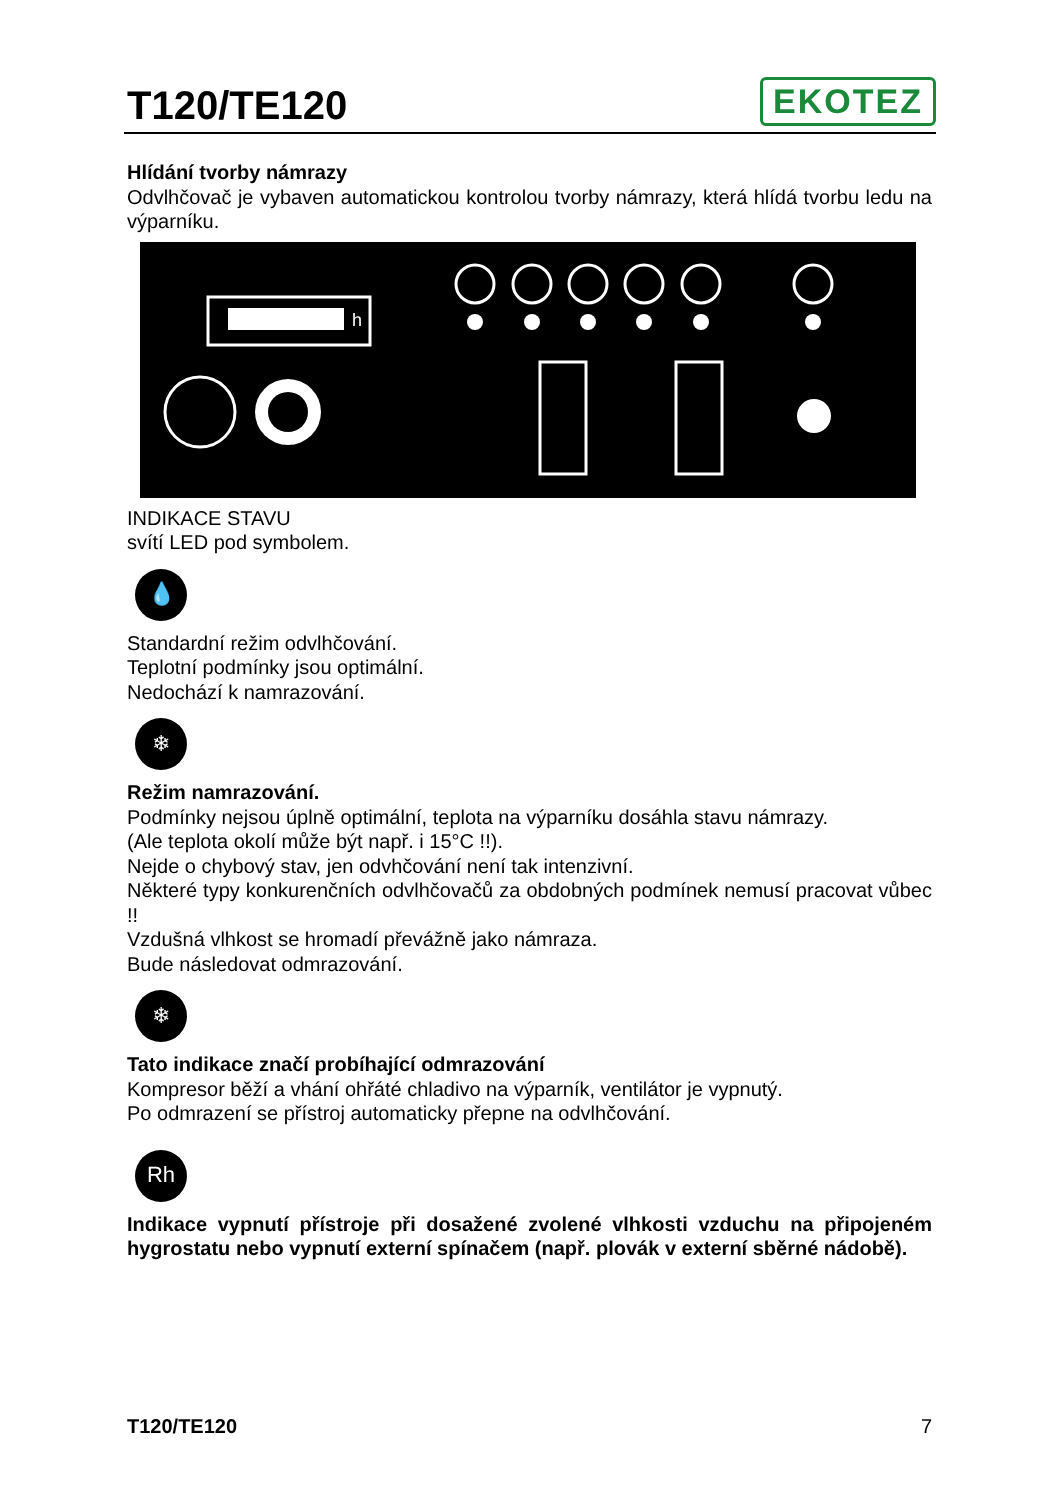T120/TE120
EKOTEZ
Hlídání tvorby námrazy
Odvlhčovač je vybaven automatickou kontrolou tvorby námrazy, která hlídá tvorbu ledu na výparníku.
h
INDIKACE STAVU
svítí LED pod symbolem.
💧
Standardní režim odvlhčování.
Teplotní podmínky jsou optimální.
Nedochází k namrazování.
❄
Režim namrazování.
Podmínky nejsou úplně optimální, teplota na výparníku dosáhla stavu námrazy.
(Ale teplota okolí může být např. i 15°C !!).
Nejde o chybový stav, jen odvhčování není tak intenzivní.
Některé typy konkurenčních odvlhčovačů za obdobných podmínek nemusí pracovat vůbec !!
Vzdušná vlhkost se hromadí převážně jako námraza.
Bude následovat odmrazování.
❄
Tato indikace značí probíhající odmrazování
Kompresor běží a vhání ohřáté chladivo na výparník, ventilátor je vypnutý.
Po odmrazení se přístroj automaticky přepne na odvlhčování.
Rh
Indikace vypnutí přístroje při dosažené zvolené vlhkosti vzduchu na připojeném hygrostatu nebo vypnutí externí spínačem (např. plovák v externí sběrné nádobě).
T120/TE120 7